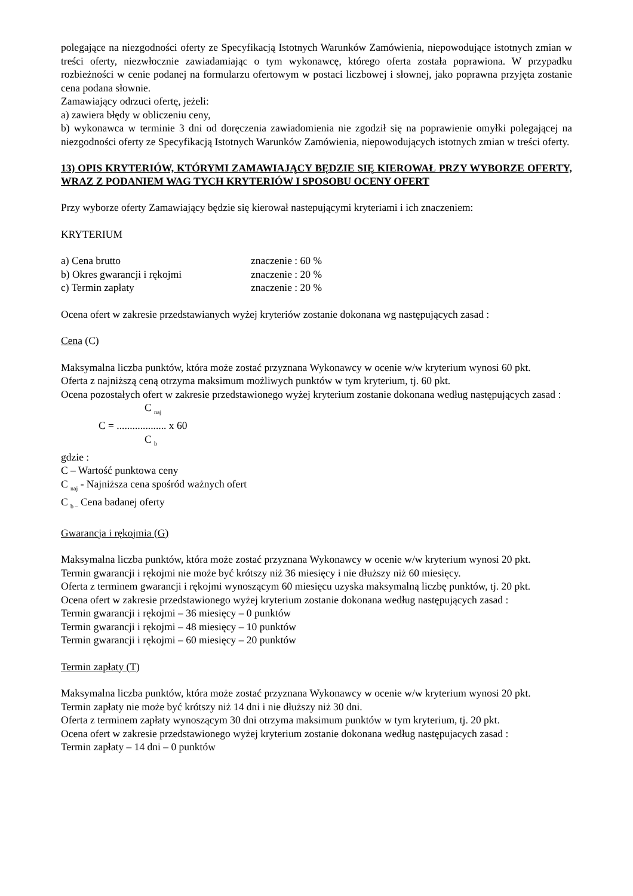polegające na niezgodności oferty ze Specyfikacją Istotnych Warunków Zamówienia, niepowodujące istotnych zmian w treści oferty, niezwłocznie zawiadamiając o tym wykonawcę, którego oferta została poprawiona. W przypadku rozbieżności w cenie podanej na formularzu ofertowym w postaci liczbowej i słownej, jako poprawna przyjęta zostanie cena podana słownie.
Zamawiający odrzuci ofertę, jeżeli:
a) zawiera błędy w obliczeniu ceny,
b) wykonawca w terminie 3 dni od doręczenia zawiadomienia nie zgodził się na poprawienie omyłki polegającej na niezgodności oferty ze Specyfikacją Istotnych Warunków Zamówienia, niepowodujących istotnych zmian w treści oferty.
13) OPIS KRYTERIÓW, KTÓRYMI ZAMAWIAJĄCY BĘDZIE SIĘ KIEROWAŁ PRZY WYBORZE OFERTY, WRAZ Z PODANIEM WAG TYCH KRYTERIÓW I SPOSOBU OCENY OFERT
Przy wyborze oferty Zamawiający będzie się kierował nastepującymi kryteriami i ich znaczeniem:
KRYTERIUM
a) Cena brutto znaczenie : 60 %
b) Okres gwarancji i rękojmi znaczenie : 20 %
c) Termin zapłaty znaczenie : 20 %
Ocena ofert w zakresie przedstawianych wyżej kryteriów zostanie dokonana wg następujących zasad :
Cena (C)
Maksymalna liczba punktów, która może zostać przyznana Wykonawcy w ocenie w/w kryterium wynosi 60 pkt.
Oferta z najniższą ceną otrzyma maksimum możliwych punktów w tym kryterium, tj. 60 pkt.
Ocena pozostałych ofert w zakresie przedstawionego wyżej kryterium zostanie dokonana według następujących zasad :
C <sub>naj</sub>
C = ................... x 60
C <sub>b</sub>
gdzie :
C – Wartość punktowa ceny
C <sub>naj</sub> - Najniższa cena spośród ważnych ofert
C <sub>b –</sub> Cena badanej oferty
Gwarancja i rękojmia (G)
Maksymalna liczba punktów, która może zostać przyznana Wykonawcy w ocenie w/w kryterium wynosi 20 pkt.
Termin gwarancji i rękojmi nie może być krótszy niż 36 miesięcy i nie dłuższy niż 60 miesięcy.
Oferta z terminem gwarancji i rękojmi wynoszącym 60 miesięcu uzyska maksymalną liczbę punktów, tj. 20 pkt.
Ocena ofert w zakresie przedstawionego wyżej kryterium zostanie dokonana według następujących zasad :
Termin gwarancji i rękojmi – 36 miesięcy – 0 punktów
Termin gwarancji i rękojmi – 48 miesięcy – 10 punktów
Termin gwarancji i rękojmi – 60 miesięcy – 20 punktów
Termin zapłaty (T)
Maksymalna liczba punktów, która może zostać przyznana Wykonawcy w ocenie w/w kryterium wynosi 20 pkt.
Termin zapłaty nie może być krótszy niż 14 dni i nie dłuższy niż 30 dni.
Oferta z terminem zapłaty wynoszącym 30 dni otrzyma maksimum punktów w tym kryterium, tj. 20 pkt.
Ocena ofert w zakresie przedstawionego wyżej kryterium zostanie dokonana według następujacych zasad :
Termin zapłaty – 14 dni – 0 punktów